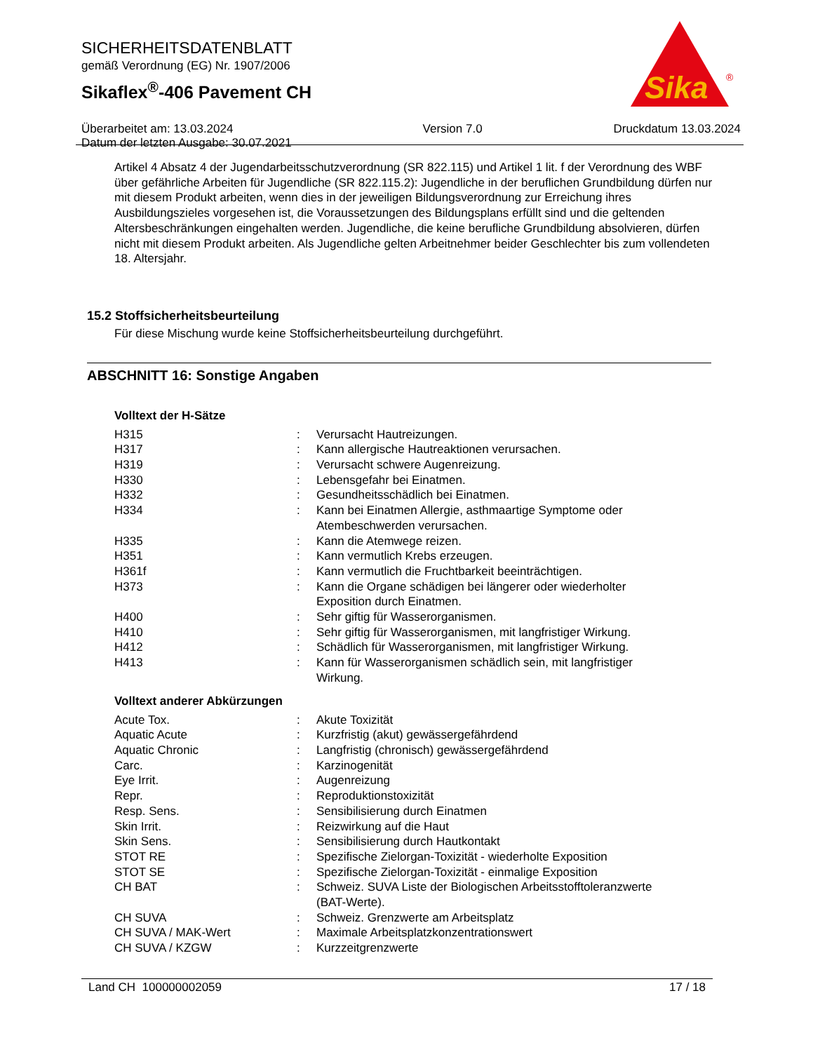SICHERHEITSDATENBLATT
gemäß Verordnung (EG) Nr. 1907/2006
Sikaflex<sup>®</sup>-406 Pavement CH
Überarbeitet am: 13.03.2024
Datum der letzten Ausgabe: 30.07.2021
Version 7.0 Druckdatum 13.03.2024
Sika
®
Artikel 4 Absatz 4 der Jugendarbeitsschutzverordnung (SR 822.115) und Artikel 1 lit. f der Verordnung des WBF über gefährliche Arbeiten für Jugendliche (SR 822.115.2): Jugendliche in der beruflichen Grundbildung dürfen nur mit diesem Produkt arbeiten, wenn dies in der jeweiligen Bildungsverordnung zur Erreichung ihres Ausbildungszieles vorgesehen ist, die Voraussetzungen des Bildungsplans erfüllt sind und die geltenden Altersbeschränkungen eingehalten werden. Jugendliche, die keine berufliche Grundbildung absolvieren, dürfen nicht mit diesem Produkt arbeiten. Als Jugendliche gelten Arbeitnehmer beider Geschlechter bis zum vollendeten 18. Altersjahr.
15.2 Stoffsicherheitsbeurteilung
Für diese Mischung wurde keine Stoffsicherheitsbeurteilung durchgeführt.
ABSCHNITT 16: Sonstige Angaben
Volltext der H-Sätze
| H315 | : | Verursacht Hautreizungen. |
| H317 | : | Kann allergische Hautreaktionen verursachen. |
| H319 | : | Verursacht schwere Augenreizung. |
| H330 | : | Lebensgefahr bei Einatmen. |
| H332 | : | Gesundheitsschädlich bei Einatmen. |
| H334 | : | Kann bei Einatmen Allergie, asthmaartige Symptome oder Atembeschwerden verursachen. |
| H335 | : | Kann die Atemwege reizen. |
| H351 | : | Kann vermutlich Krebs erzeugen. |
| H361f | : | Kann vermutlich die Fruchtbarkeit beeinträchtigen. |
| H373 | : | Kann die Organe schädigen bei längerer oder wiederholter Exposition durch Einatmen. |
| H400 | : | Sehr giftig für Wasserorganismen. |
| H410 | : | Sehr giftig für Wasserorganismen, mit langfristiger Wirkung. |
| H412 | : | Schädlich für Wasserorganismen, mit langfristiger Wirkung. |
| H413 | : | Kann für Wasserorganismen schädlich sein, mit langfristiger Wirkung. |
Volltext anderer Abkürzungen
| Acute Tox. | : | Akute Toxizität |
| Aquatic Acute | : | Kurzfristig (akut) gewässergefährdend |
| Aquatic Chronic | : | Langfristig (chronisch) gewässergefährdend |
| Carc. | : | Karzinogenität |
| Eye Irrit. | : | Augenreizung |
| Repr. | : | Reproduktionstoxizität |
| Resp. Sens. | : | Sensibilisierung durch Einatmen |
| Skin Irrit. | : | Reizwirkung auf die Haut |
| Skin Sens. | : | Sensibilisierung durch Hautkontakt |
| STOT RE | : | Spezifische Zielorgan-Toxizität - wiederholte Exposition |
| STOT SE | : | Spezifische Zielorgan-Toxizität - einmalige Exposition |
| CH BAT | : | Schweiz. SUVA Liste der Biologischen Arbeitsstofftoleranzwerte (BAT-Werte). |
| CH SUVA | : | Schweiz. Grenzwerte am Arbeitsplatz |
| CH SUVA / MAK-Wert | : | Maximale Arbeitsplatzkonzentrationswert |
| CH SUVA / KZGW | : | Kurzzeitgrenzwerte |
Land CH 100000002059 17 / 18